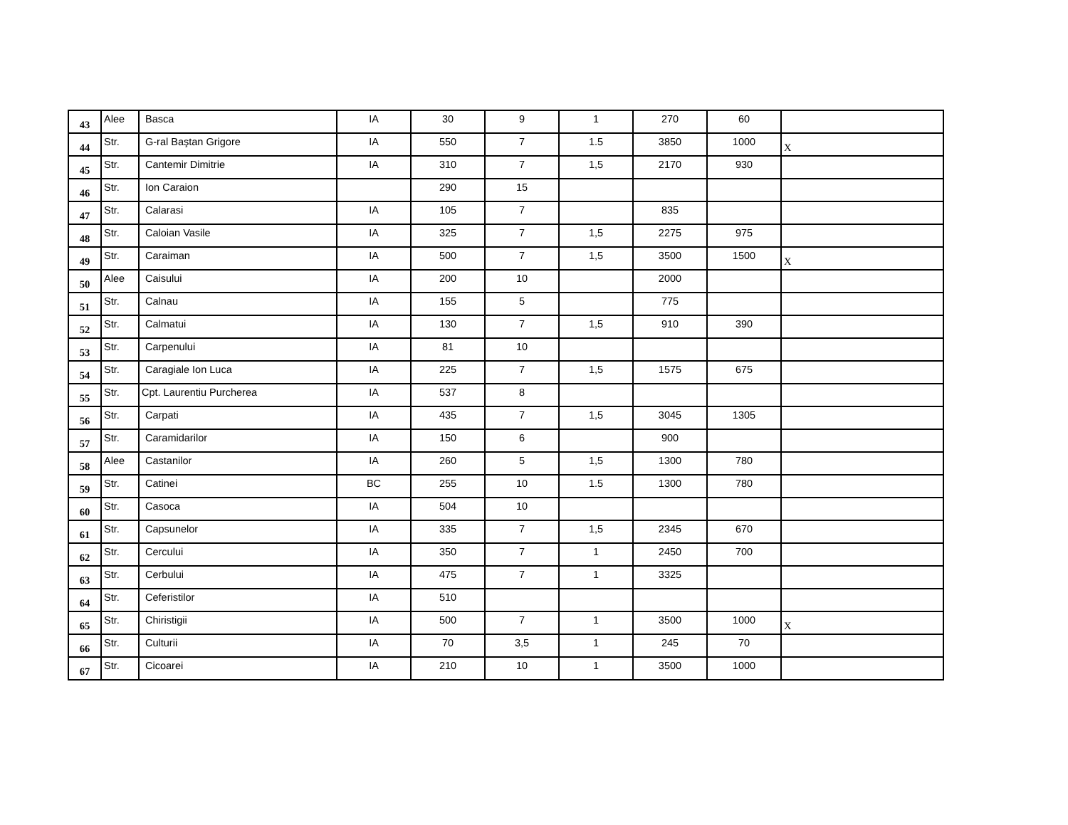| 43 | Alee | Basca | IA | 30 | 9 | 1 | 270 | 60 | |
| 44 | Str. | G-ral Baştan Grigore | IA | 550 | 7 | 1.5 | 3850 | 1000 | X |
| 45 | Str. | Cantemir Dimitrie | IA | 310 | 7 | 1,5 | 2170 | 930 | |
| 46 | Str. | Ion Caraion | | 290 | 15 | | | | |
| 47 | Str. | Calarasi | IA | 105 | 7 | | 835 | | |
| 48 | Str. | Caloian Vasile | IA | 325 | 7 | 1,5 | 2275 | 975 | |
| 49 | Str. | Caraiman | IA | 500 | 7 | 1,5 | 3500 | 1500 | X |
| 50 | Alee | Caisului | IA | 200 | 10 | | 2000 | | |
| 51 | Str. | Calnau | IA | 155 | 5 | | 775 | | |
| 52 | Str. | Calmatui | IA | 130 | 7 | 1,5 | 910 | 390 | |
| 53 | Str. | Carpenului | IA | 81 | 10 | | | | |
| 54 | Str. | Caragiale Ion Luca | IA | 225 | 7 | 1,5 | 1575 | 675 | |
| 55 | Str. | Cpt. Laurentiu Purcherea | IA | 537 | 8 | | | | |
| 56 | Str. | Carpati | IA | 435 | 7 | 1,5 | 3045 | 1305 | |
| 57 | Str. | Caramidarilor | IA | 150 | 6 | | 900 | | |
| 58 | Alee | Castanilor | IA | 260 | 5 | 1,5 | 1300 | 780 | |
| 59 | Str. | Catinei | BC | 255 | 10 | 1.5 | 1300 | 780 | |
| 60 | Str. | Casoca | IA | 504 | 10 | | | | |
| 61 | Str. | Capsunelor | IA | 335 | 7 | 1,5 | 2345 | 670 | |
| 62 | Str. | Cercului | IA | 350 | 7 | 1 | 2450 | 700 | |
| 63 | Str. | Cerbului | IA | 475 | 7 | 1 | 3325 | | |
| 64 | Str. | Ceferistilor | IA | 510 | | | | | |
| 65 | Str. | Chiristigii | IA | 500 | 7 | 1 | 3500 | 1000 | X |
| 66 | Str. | Culturii | IA | 70 | 3,5 | 1 | 245 | 70 | |
| 67 | Str. | Cicoarei | IA | 210 | 10 | 1 | 3500 | 1000 | |